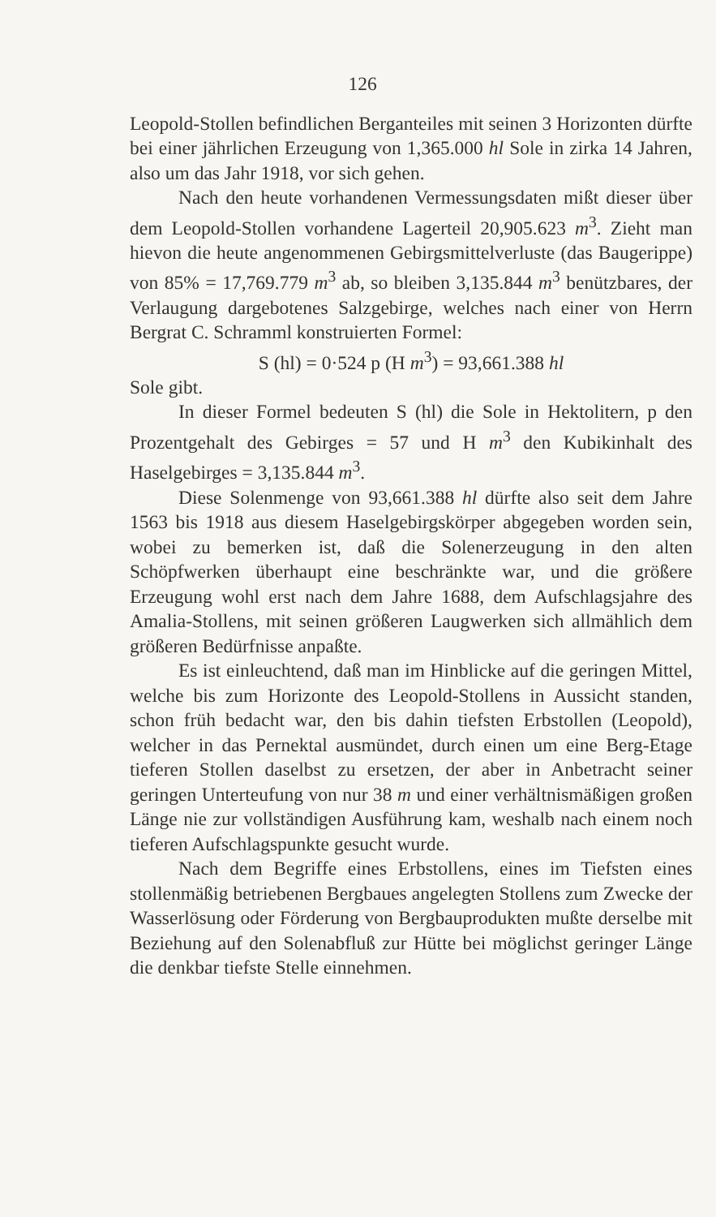126
Leopold-Stollen befindlichen Berganteiles mit seinen 3 Horizonten dürfte bei einer jährlichen Erzeugung von 1,365.000 hl Sole in zirka 14 Jahren, also um das Jahr 1918, vor sich gehen.
Nach den heute vorhandenen Vermessungsdaten mißt dieser über dem Leopold-Stollen vorhandene Lagerteil 20,905.623 m<sup>3</sup>. Zieht man hievon die heute angenommenen Gebirgsmittelverluste (das Baugerippe) von 85% = 17,769.779 m<sup>3</sup> ab, so bleiben 3,135.844 m<sup>3</sup> benützbares, der Verlaugung dargebotenes Salzgebirge, welches nach einer von Herrn Bergrat C. Schramml konstruierten Formel:
S (hl) = 0·524 p (H m<sup>3</sup>) = 93,661.388 hl
Sole gibt.
In dieser Formel bedeuten S (hl) die Sole in Hektolitern, p den Prozentgehalt des Gebirges = 57 und H m<sup>3</sup> den Kubikinhalt des Haselgebirges = 3,135.844 m<sup>3</sup>.
Diese Solenmenge von 93,661.388 hl dürfte also seit dem Jahre 1563 bis 1918 aus diesem Haselgebirgskörper abgegeben worden sein, wobei zu bemerken ist, daß die Solenerzeugung in den alten Schöpfwerken überhaupt eine beschränkte war, und die größere Erzeugung wohl erst nach dem Jahre 1688, dem Aufschlagsjahre des Amalia-Stollens, mit seinen größeren Laugwerken sich allmählich dem größeren Bedürfnisse anpaßte.
Es ist einleuchtend, daß man im Hinblicke auf die geringen Mittel, welche bis zum Horizonte des Leopold-Stollens in Aussicht standen, schon früh bedacht war, den bis dahin tiefsten Erbstollen (Leopold), welcher in das Pernektal ausmündet, durch einen um eine Berg-Etage tieferen Stollen daselbst zu ersetzen, der aber in Anbetracht seiner geringen Unterteufung von nur 38 m und einer verhältnismäßigen großen Länge nie zur vollständigen Ausführung kam, weshalb nach einem noch tieferen Aufschlagspunkte gesucht wurde.
Nach dem Begriffe eines Erbstollens, eines im Tiefsten eines stollenmäßig betriebenen Bergbaues angelegten Stollens zum Zwecke der Wasserlösung oder Förderung von Bergbauprodukten mußte derselbe mit Beziehung auf den Solenabfluß zur Hütte bei möglichst geringer Länge die denkbar tiefste Stelle einnehmen.